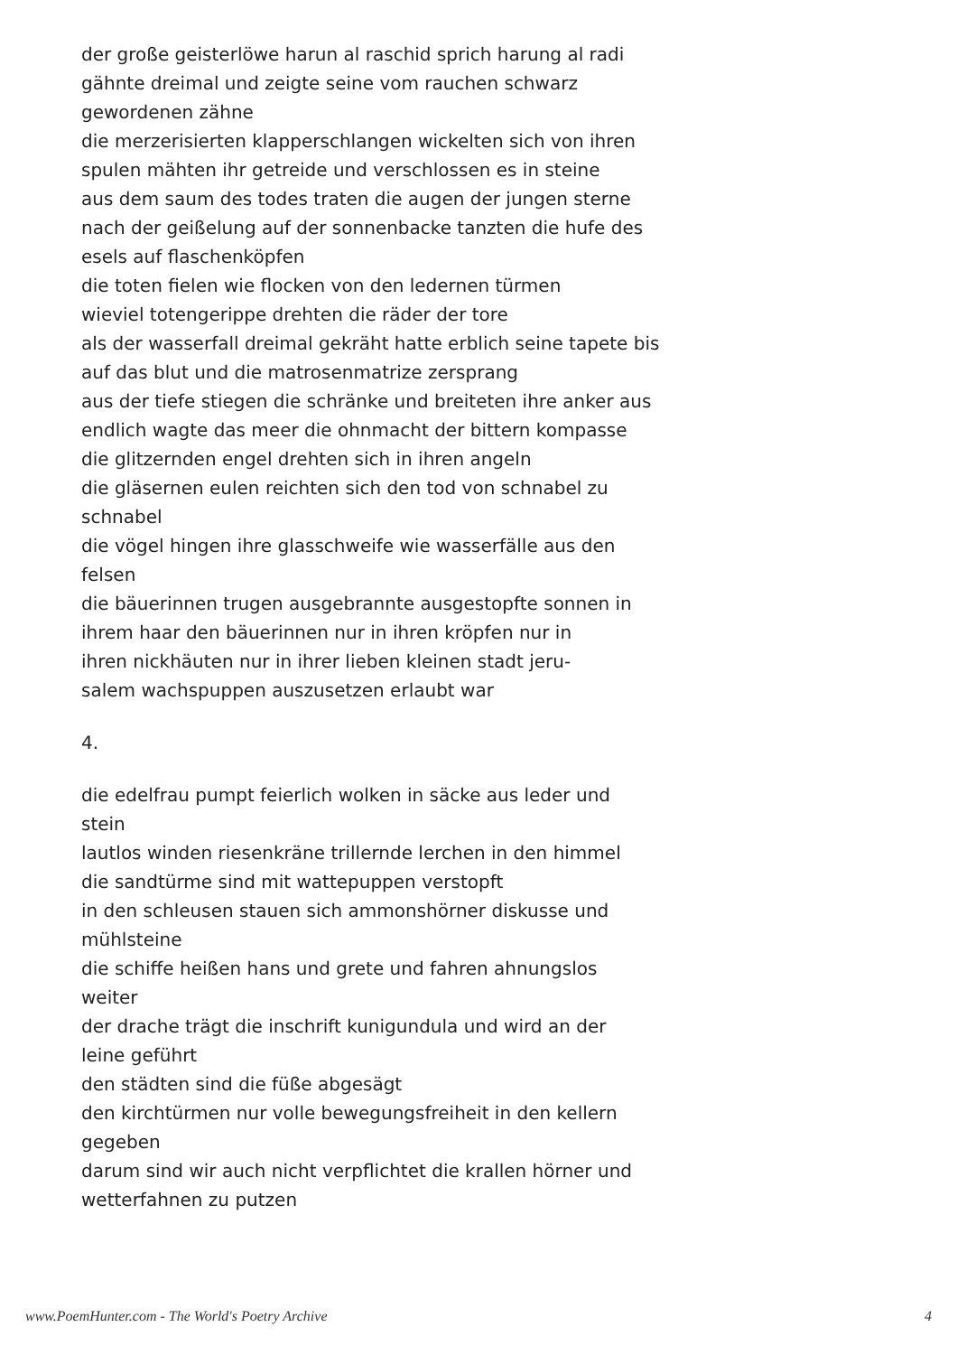der große geisterlöwe harun al raschid sprich harung al radi
gähnte dreimal und zeigte seine vom rauchen schwarz
gewordenen zähne
die merzerisierten klapperschlangen wickelten sich von ihren
spulen mähten ihr getreide und verschlossen es in steine
aus dem saum des todes traten die augen der jungen sterne
nach der geißelung auf der sonnenbacke tanzten die hufe des
esels auf flaschenköpfen
die toten fielen wie flocken von den ledernen türmen
wieviel totengerippe drehten die räder der tore
als der wasserfall dreimal gekräht hatte erblich seine tapete bis
auf das blut und die matrosenmatrize zersprang
aus der tiefe stiegen die schränke und breiteten ihre anker aus
endlich wagte das meer die ohnmacht der bittern kompasse
die glitzernden engel drehten sich in ihren angeln
die gläsernen eulen reichten sich den tod von schnabel zu
schnabel
die vögel hingen ihre glasschweife wie wasserfälle aus den
felsen
die bäuerinnen trugen ausgebrannte ausgestopfte sonnen in
ihrem haar den bäuerinnen nur in ihren kröpfen nur in
ihren nickhäuten nur in ihrer lieben kleinen stadt jeru-
salem wachspuppen auszusetzen erlaubt war
4.
die edelfrau pumpt feierlich wolken in säcke aus leder und
stein
lautlos winden riesenkräne trillernde lerchen in den himmel
die sandtürme sind mit wattepuppen verstopft
in den schleusen stauen sich ammonshörner diskusse und
mühlsteine
die schiffe heißen hans und grete und fahren ahnungslos
weiter
der drache trägt die inschrift kunigundula und wird an der
leine geführt
den städten sind die füße abgesägt
den kirchtürmen nur volle bewegungsfreiheit in den kellern
gegeben
darum sind wir auch nicht verpflichtet die krallen hörner und
wetterfahnen zu putzen
www.PoemHunter.com - The World's Poetry Archive 4